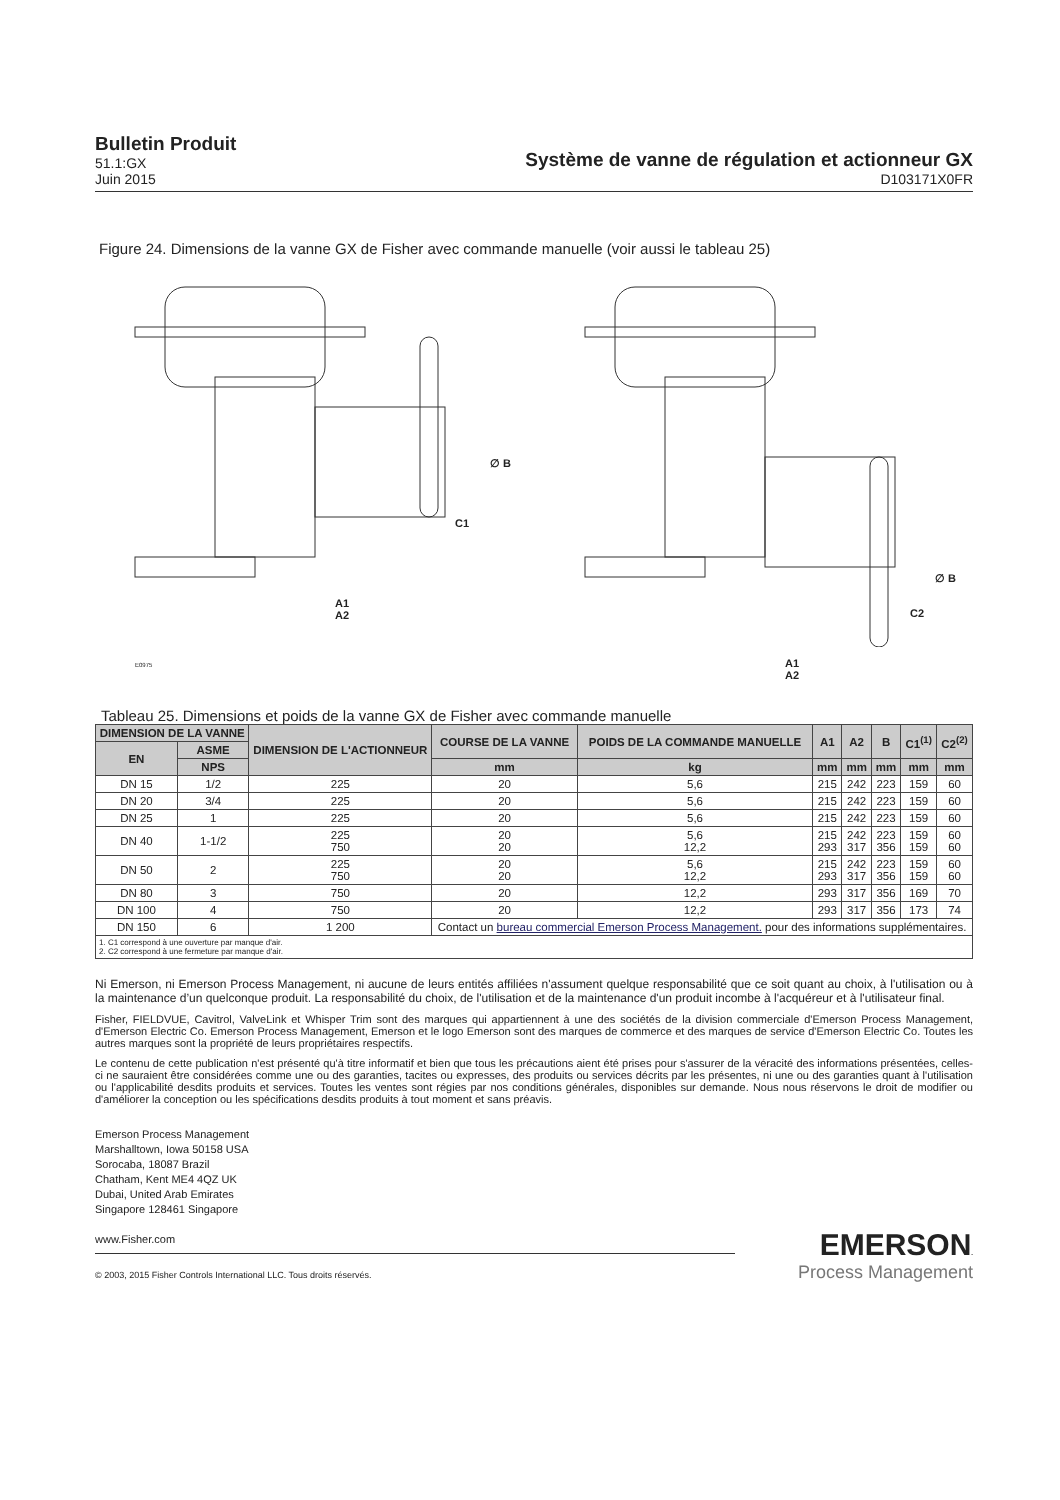Bulletin Produit
51.1:GX
Juin 2015
Système de vanne de régulation et actionneur GX
D103171X0FR
Figure 24. Dimensions de la vanne GX de Fisher avec commande manuelle (voir aussi le tableau 25)
∅ B
C1
A1
A2
∅ B
C2
A1
A2
E0975
Tableau 25. Dimensions et poids de la vanne GX de Fisher avec commande manuelle
| DIMENSION DE LA VANNE | | DIMENSION DE L'ACTIONNEUR | COURSE DE LA VANNE | POIDS DE LA COMMANDE MANUELLE | A1 | A2 | B | C1<sup>(1)</sup> | C2<sup>(2)</sup> |
| --- | --- | --- | --- | --- | --- | --- | --- | --- | --- |
| EN | ASME | | | | | | | | |
| | NPS | | mm | kg | mm | mm | mm | mm | mm |
| DN 15 | 1/2 | 225 | 20 | 5,6 | 215 | 242 | 223 | 159 | 60 |
| DN 20 | 3/4 | 225 | 20 | 5,6 | 215 | 242 | 223 | 159 | 60 |
| DN 25 | 1 | 225 | 20 | 5,6 | 215 | 242 | 223 | 159 | 60 |
| DN 40 | 1-1/2 | 225 750 | 20 20 | 5,6 12,2 | 215 293 | 242 317 | 223 356 | 159 159 | 60 60 |
| DN 50 | 2 | 225 750 | 20 20 | 5,6 12,2 | 215 293 | 242 317 | 223 356 | 159 159 | 60 60 |
| DN 80 | 3 | 750 | 20 | 12,2 | 293 | 317 | 356 | 169 | 70 |
| DN 100 | 4 | 750 | 20 | 12,2 | 293 | 317 | 356 | 173 | 74 |
| DN 150 | 6 | 1 200 | Contact un bureau commercial Emerson Process Management. pour des informations supplémentaires. | | | | | | |
| 1. C1 correspond à une ouverture par manque d'air. 2. C2 correspond à une fermeture par manque d'air. | | | | | | | | | |
Ni Emerson, ni Emerson Process Management, ni aucune de leurs entités affiliées n'assument quelque responsabilité que ce soit quant au choix, à l'utilisation ou à la maintenance d’un quelconque produit. La responsabilité du choix, de l'utilisation et de la maintenance d'un produit incombe à l'acquéreur et à l'utilisateur final.
Fisher, FIELDVUE, Cavitrol, ValveLink et Whisper Trim sont des marques qui appartiennent à une des sociétés de la division commerciale d'Emerson Process Management, d'Emerson Electric Co. Emerson Process Management, Emerson et le logo Emerson sont des marques de commerce et des marques de service d'Emerson Electric Co. Toutes les autres marques sont la propriété de leurs propriétaires respectifs.
Le contenu de cette publication n'est présenté qu'à titre informatif et bien que tous les précautions aient été prises pour s'assurer de la véracité des informations présentées, celles-ci ne sauraient être considérées comme une ou des garanties, tacites ou expresses, des produits ou services décrits par les présentes, ni une ou des garanties quant à l'utilisation ou l'applicabilité desdits produits et services. Toutes les ventes sont régies par nos conditions générales, disponibles sur demande. Nous nous réservons le droit de modifier ou d'améliorer la conception ou les spécifications desdits produits à tout moment et sans préavis.
Emerson Process Management
Marshalltown, Iowa 50158 USA
Sorocaba, 18087 Brazil
Chatham, Kent ME4 4QZ UK
Dubai, United Arab Emirates
Singapore 128461 Singapore
www.Fisher.com
© 2003, 2015 Fisher Controls International LLC. Tous droits réservés.
EMERSON.
Process Management